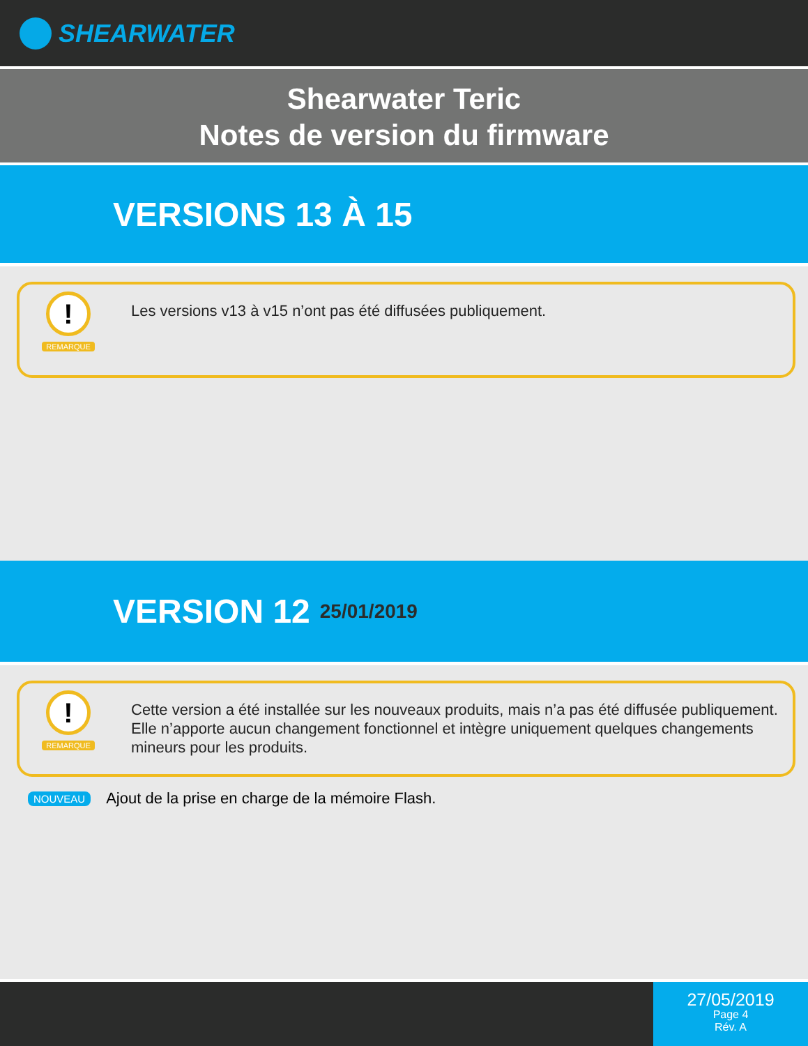SHEARWATER
Shearwater Teric
Notes de version du firmware
VERSIONS 13 À 15
!
REMARQUE
Les versions v13 à v15 n’ont pas été diffusées publiquement.
VERSION 12 25/01/2019
!
REMARQUE
Cette version a été installée sur les nouveaux produits, mais n’a pas été diffusée publiquement. Elle n’apporte aucun changement fonctionnel et intègre uniquement quelques changements mineurs pour les produits.
NOUVEAU Ajout de la prise en charge de la mémoire Flash.
27/05/2019
Page 4
Rév. A